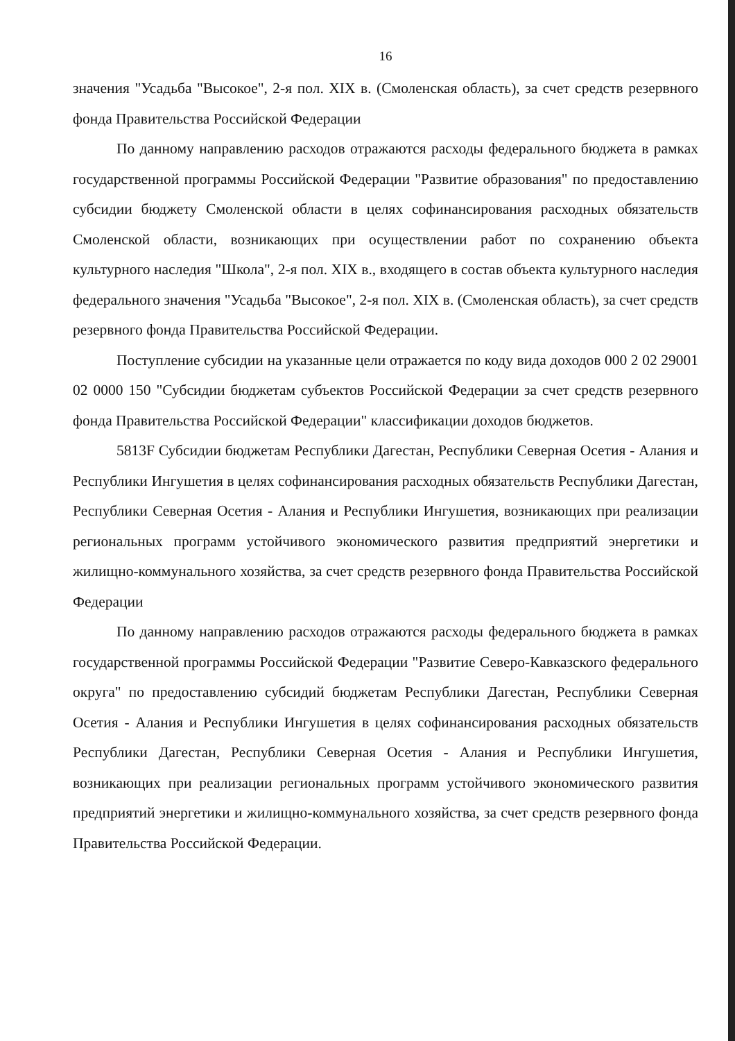16
значения "Усадьба "Высокое", 2-я пол. XIX в. (Смоленская область), за счет средств резервного фонда Правительства Российской Федерации
По данному направлению расходов отражаются расходы федерального бюджета в рамках государственной программы Российской Федерации "Развитие образования" по предоставлению субсидии бюджету Смоленской области в целях софинансирования расходных обязательств Смоленской области, возникающих при осуществлении работ по сохранению объекта культурного наследия "Школа", 2-я пол. XIX в., входящего в состав объекта культурного наследия федерального значения "Усадьба "Высокое", 2-я пол. XIX в. (Смоленская область), за счет средств резервного фонда Правительства Российской Федерации.
Поступление субсидии на указанные цели отражается по коду вида доходов 000 2 02 29001 02 0000 150 "Субсидии бюджетам субъектов Российской Федерации за счет средств резервного фонда Правительства Российской Федерации" классификации доходов бюджетов.
5813F Субсидии бюджетам Республики Дагестан, Республики Северная Осетия - Алания и Республики Ингушетия в целях софинансирования расходных обязательств Республики Дагестан, Республики Северная Осетия - Алания и Республики Ингушетия, возникающих при реализации региональных программ устойчивого экономического развития предприятий энергетики и жилищно-коммунального хозяйства, за счет средств резервного фонда Правительства Российской Федерации
По данному направлению расходов отражаются расходы федерального бюджета в рамках государственной программы Российской Федерации "Развитие Северо-Кавказского федерального округа" по предоставлению субсидий бюджетам Республики Дагестан, Республики Северная Осетия - Алания и Республики Ингушетия в целях софинансирования расходных обязательств Республики Дагестан, Республики Северная Осетия - Алания и Республики Ингушетия, возникающих при реализации региональных программ устойчивого экономического развития предприятий энергетики и жилищно-коммунального хозяйства, за счет средств резервного фонда Правительства Российской Федерации.